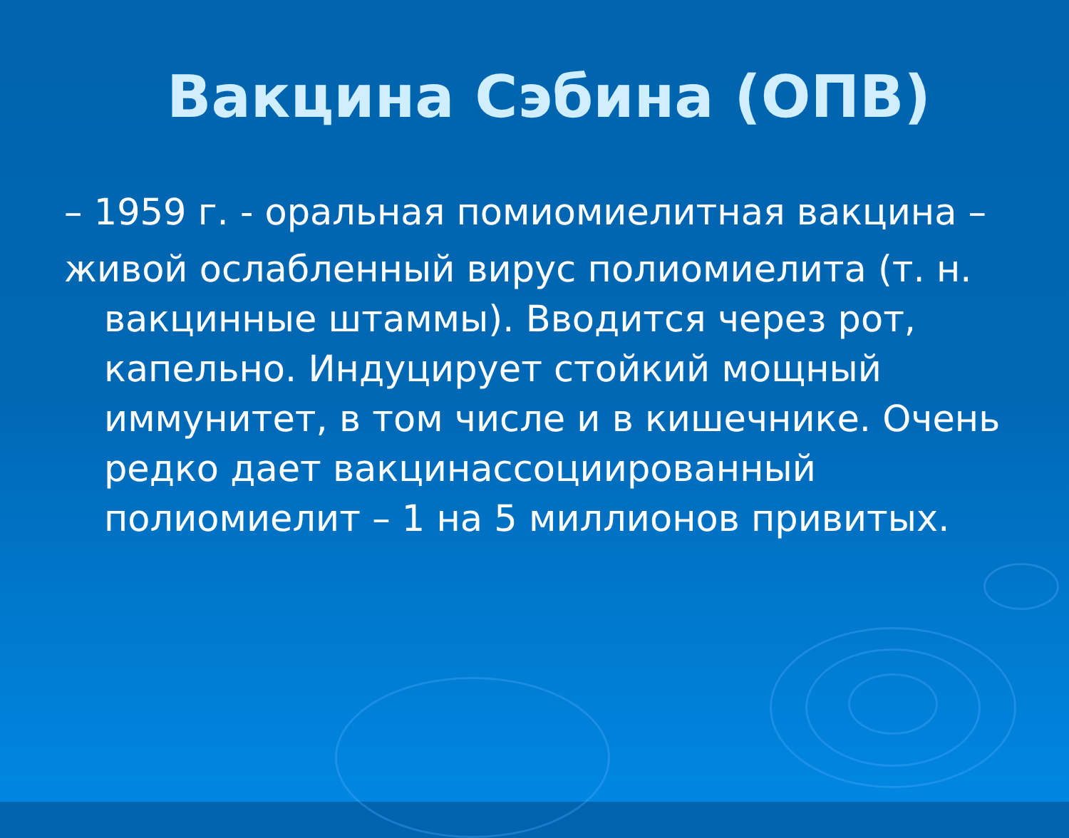Вакцина Сэбина (ОПВ)
– 1959 г. - оральная помиомиелитная вакцина –
живой ослабленный вирус полиомиелита (т. н. вакцинные штаммы). Вводится через рот, капельно. Индуцирует стойкий мощный иммунитет, в том числе и в кишечнике. Очень редко дает вакцинассоциированный полиомиелит – 1 на 5 миллионов привитых.